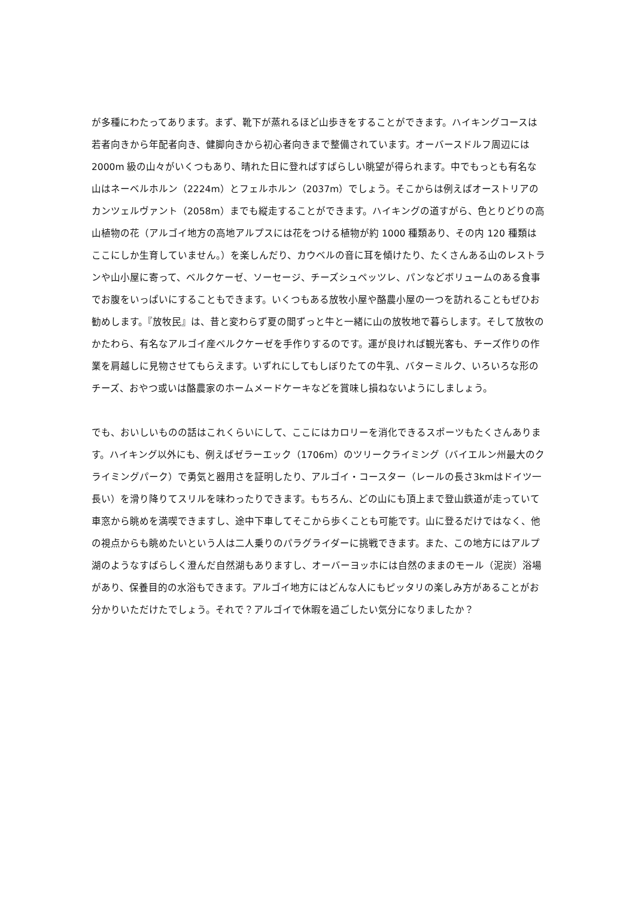が多種にわたってあります。まず、靴下が蒸れるほど山歩きをすることができます。ハイキングコースは若者向きから年配者向き、健脚向きから初心者向きまで整備されています。オーバースドルフ周辺には 2000m 級の山々がいくつもあり、晴れた日に登ればすばらしい眺望が得られます。中でもっとも有名な山はネーベルホルン（2224m）とフェルホルン（2037m）でしょう。そこからは例えばオーストリアのカンツェルヴァント（2058m）までも縦走することができます。ハイキングの道すがら、色とりどりの高山植物の花（アルゴイ地方の高地アルプスには花をつける植物が約 1000 種類あり、その内 120 種類はここにしか生育していません。）を楽しんだり、カウベルの音に耳を傾けたり、たくさんある山のレストランや山小屋に寄って、ベルクケーゼ、ソーセージ、チーズシュペッツレ、パンなどボリュームのある食事でお腹をいっぱいにすることもできます。いくつもある放牧小屋や酪農小屋の一つを訪れることもぜひお勧めします。『放牧民』は、昔と変わらず夏の間ずっと牛と一緒に山の放牧地で暮らします。そして放牧のかたわら、有名なアルゴイ産ベルクケーゼを手作りするのです。運が良ければ観光客も、チーズ作りの作業を肩越しに見物させてもらえます。いずれにしてもしぼりたての牛乳、バターミルク、いろいろな形のチーズ、おやつ或いは酪農家のホームメードケーキなどを賞味し損ねないようにしましょう。
でも、おいしいものの話はこれくらいにして、ここにはカロリーを消化できるスポーツもたくさんあります。ハイキング以外にも、例えばゼラーエック（1706m）のツリークライミング（バイエルン州最大のクライミングパーク）で勇気と器用さを証明したり、アルゴイ・コースター（レールの長さ3kmはドイツ一長い）を滑り降りてスリルを味わったりできます。もちろん、どの山にも頂上まで登山鉄道が走っていて車窓から眺めを満喫できますし、途中下車してそこから歩くことも可能です。山に登るだけではなく、他の視点からも眺めたいという人は二人乗りのパラグライダーに挑戦できます。また、この地方にはアルプ湖のようなすばらしく澄んだ自然湖もありますし、オーバーヨッホには自然のままのモール（泥炭）浴場があり、保養目的の水浴もできます。アルゴイ地方にはどんな人にもピッタリの楽しみ方があることがお分かりいただけたでしょう。それで？アルゴイで休暇を過ごしたい気分になりましたか？